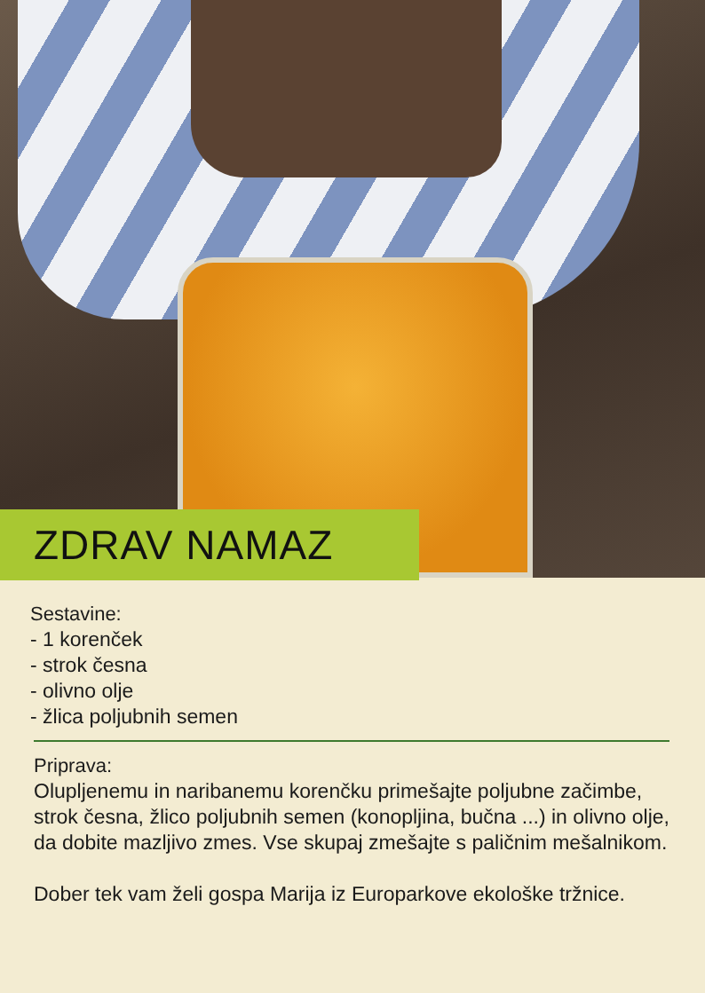ZDRAV NAMAZ
Sestavine:
- 1 korenček
- strok česna
- olivno olje
- žlica poljubnih semen
Priprava:
Olupljenemu in naribanemu korenčku primešajte poljubne začimbe, strok česna, žlico poljubnih semen (konopljina, bučna ...) in olivno olje, da dobite mazljivo zmes. Vse skupaj zmešajte s paličnim mešalnikom.
Dober tek vam želi gospa Marija iz Europarkove ekološke tržnice.